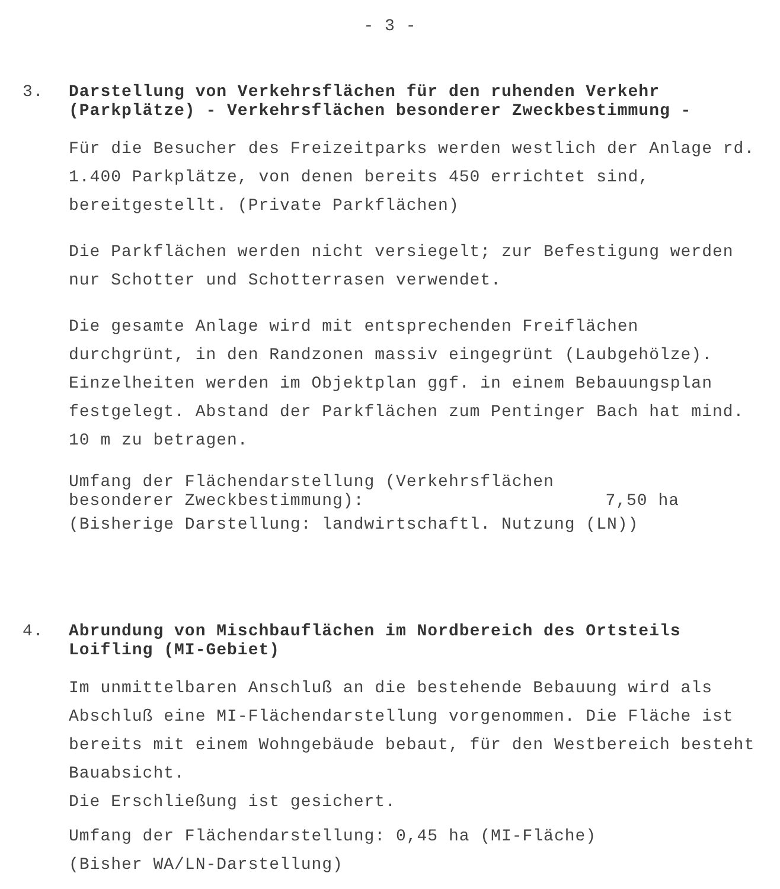- 3 -
3.
Darstellung von Verkehrsflächen für den ruhenden Verkehr (Parkplätze) - Verkehrsflächen besonderer Zweckbestimmung -
Für die Besucher des Freizeitparks werden westlich der Anlage rd. 1.400 Parkplätze, von denen bereits 450 errichtet sind, bereitgestellt. (Private Parkflächen)
Die Parkflächen werden nicht versiegelt; zur Befestigung werden nur Schotter und Schotterrasen verwendet.
Die gesamte Anlage wird mit entsprechenden Freiflächen durchgrünt, in den Randzonen massiv eingegrünt (Laubgehölze). Einzelheiten werden im Objektplan ggf. in einem Bebauungsplan festgelegt. Abstand der Parkflächen zum Pentinger Bach hat mind. 10 m zu betragen.
Umfang der Flächendarstellung (Verkehrsflächen
besonderer Zweckbestimmung): 7,50 ha
(Bisherige Darstellung: landwirtschaftl. Nutzung (LN))
4.
Abrundung von Mischbauflächen im Nordbereich des Ortsteils Loifling (MI-Gebiet)
Im unmittelbaren Anschluß an die bestehende Bebauung wird als Abschluß eine MI-Flächendarstellung vorgenommen. Die Fläche ist bereits mit einem Wohngebäude bebaut, für den Westbereich besteht Bauabsicht.
Die Erschließung ist gesichert.
Umfang der Flächendarstellung: 0,45 ha (MI-Fläche)
(Bisher WA/LN-Darstellung)